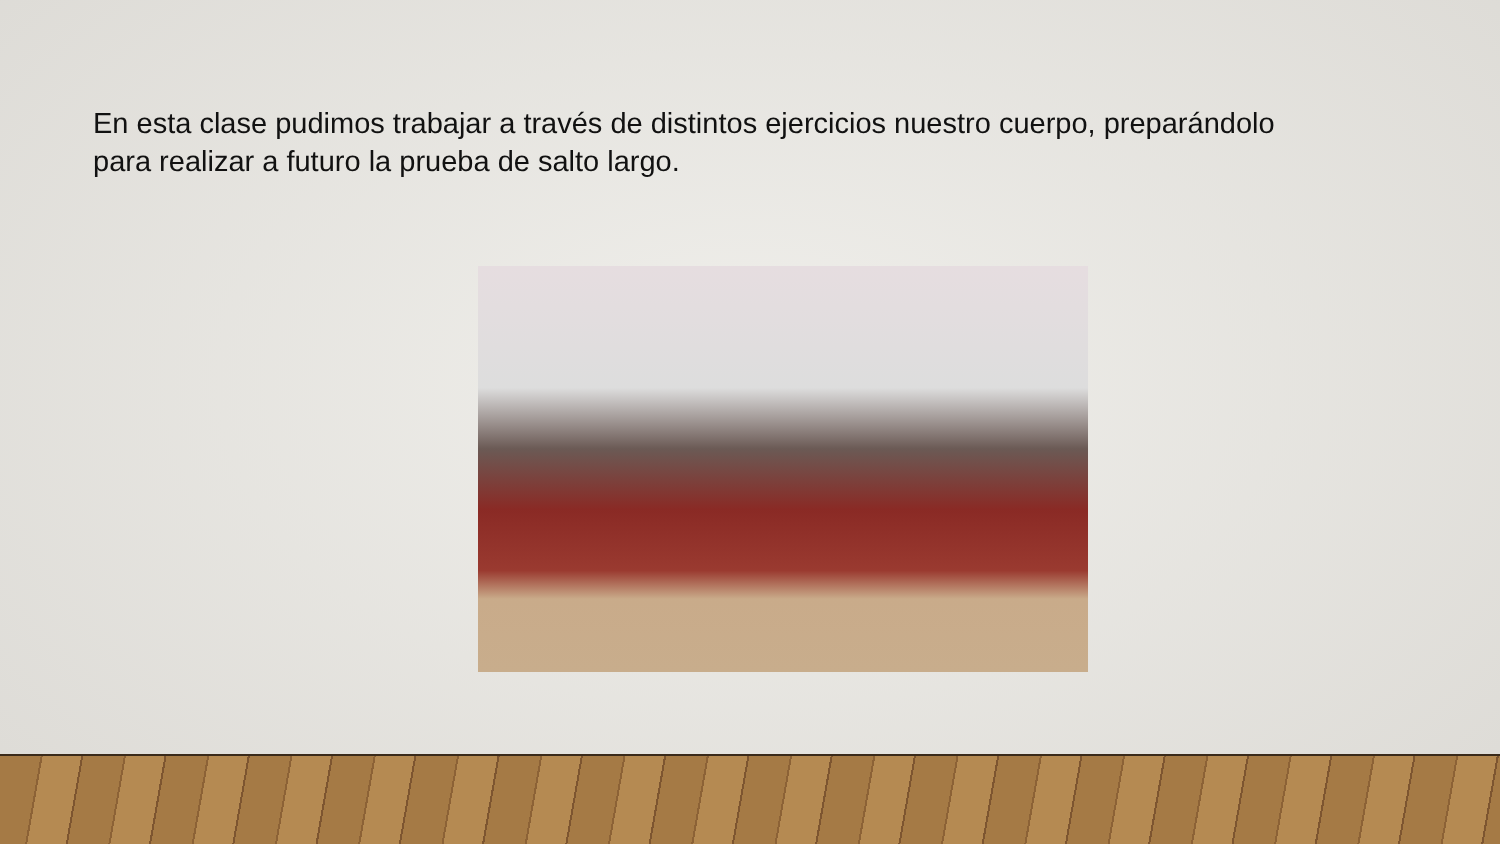En esta clase pudimos trabajar a través de distintos ejercicios nuestro cuerpo, preparándolo para realizar a futuro la prueba de salto largo.